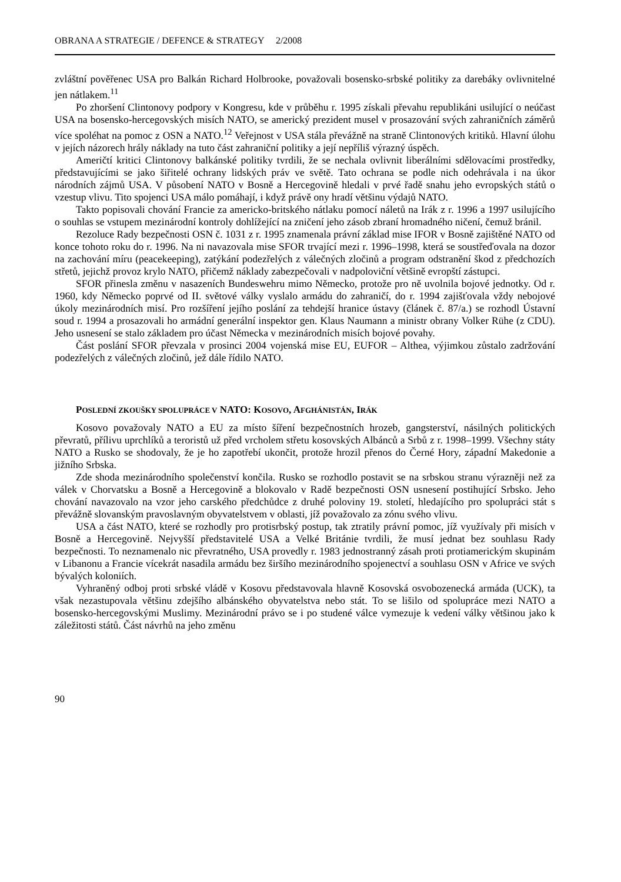OBRANA A STRATEGIE / DEFENCE & STRATEGY 2/2008
zvláštní pověřenec USA pro Balkán Richard Holbrooke, považovali bosensko-srbské politiky za darebáky ovlivnitelné jen nátlakem.<sup>11</sup>
Po zhoršení Clintonovy podpory v Kongresu, kde v průběhu r. 1995 získali převahu republikáni usilující o neúčast USA na bosensko-hercegovských misích NATO, se americký prezident musel v prosazování svých zahraničních záměrů více spoléhat na pomoc z OSN a NATO.<sup>12</sup> Veřejnost v USA stála převážně na straně Clintonových kritiků. Hlavní úlohu v jejích názorech hrály náklady na tuto část zahraniční politiky a její nepříliš výrazný úspěch.
Američtí kritici Clintonovy balkánské politiky tvrdili, že se nechala ovlivnit liberálními sdělovacími prostředky, představujícími se jako šiřitelé ochrany lidských práv ve světě. Tato ochrana se podle nich odehrávala i na úkor národních zájmů USA. V působení NATO v Bosně a Hercegovině hledali v prvé řadě snahu jeho evropských států o vzestup vlivu. Tito spojenci USA málo pomáhají, i když právě ony hradí většinu výdajů NATO.
Takto popisovali chování Francie za americko-britského nátlaku pomocí náletů na Irák z r. 1996 a 1997 usilujícího o souhlas se vstupem mezinárodní kontroly dohlížející na zničení jeho zásob zbraní hromadného ničení, čemuž bránil.
Rezoluce Rady bezpečnosti OSN č. 1031 z r. 1995 znamenala právní základ mise IFOR v Bosně zajištěné NATO od konce tohoto roku do r. 1996. Na ni navazovala mise SFOR trvající mezi r. 1996–1998, která se soustřeďovala na dozor na zachování míru (peacekeeping), zatýkání podezřelých z válečných zločinů a program odstranění škod z předchozích střetů, jejichž provoz krylo NATO, přičemž náklady zabezpečovali v nadpoloviční většině evropští zástupci.
SFOR přinesla změnu v nasazeních Bundeswehru mimo Německo, protože pro ně uvolnila bojové jednotky. Od r. 1960, kdy Německo poprvé od II. světové války vyslalo armádu do zahraničí, do r. 1994 zajišťovala vždy nebojové úkoly mezinárodních misí. Pro rozšíření jejího poslání za tehdejší hranice ústavy (článek č. 87/a.) se rozhodl Ústavní soud r. 1994 a prosazovali ho armádní generální inspektor gen. Klaus Naumann a ministr obrany Volker Rühe (z CDU). Jeho usnesení se stalo základem pro účast Německa v mezinárodních misích bojové povahy.
Část poslání SFOR převzala v prosinci 2004 vojenská mise EU, EUFOR – Althea, výjimkou zůstalo zadržování podezřelých z válečných zločinů, jež dále řídilo NATO.
POSLEDNÍ ZKOUŠKY SPOLUPRÁCE V NATO: KOSOVO, AFGHÁNISTÁN, IRÁK
Kosovo považovaly NATO a EU za místo šíření bezpečnostních hrozeb, gangsterství, násilných politických převratů, přílivu uprchlíků a teroristů už před vrcholem střetu kosovských Albánců a Srbů z r. 1998–1999. Všechny státy NATO a Rusko se shodovaly, že je ho zapotřebí ukončit, protože hrozil přenos do Černé Hory, západní Makedonie a jižního Srbska.
Zde shoda mezinárodního společenství končila. Rusko se rozhodlo postavit se na srbskou stranu výrazněji než za válek v Chorvatsku a Bosně a Hercegovině a blokovalo v Radě bezpečnosti OSN usnesení postihující Srbsko. Jeho chování navazovalo na vzor jeho carského předchůdce z druhé poloviny 19. století, hledajícího pro spolupráci stát s převážně slovanským pravoslavným obyvatelstvem v oblasti, jíž považovalo za zónu svého vlivu.
USA a část NATO, které se rozhodly pro protisrbský postup, tak ztratily právní pomoc, jíž využívaly při misích v Bosně a Hercegovině. Nejvyšší představitelé USA a Velké Británie tvrdili, že musí jednat bez souhlasu Rady bezpečnosti. To neznamenalo nic převratného, USA provedly r. 1983 jednostranný zásah proti protiamerickým skupinám v Libanonu a Francie vícekrát nasadila armádu bez širšího mezinárodního spojenectví a souhlasu OSN v Africe ve svých bývalých koloniích.
Vyhraněný odboj proti srbské vládě v Kosovu představovala hlavně Kosovská osvobozenecká armáda (UCK), ta však nezastupovala většinu zdejšího albánského obyvatelstva nebo stát. To se lišilo od spolupráce mezi NATO a bosensko-hercegovskými Muslimy. Mezinárodní právo se i po studené válce vymezuje k vedení války většinou jako k záležitosti států. Část návrhů na jeho změnu
90